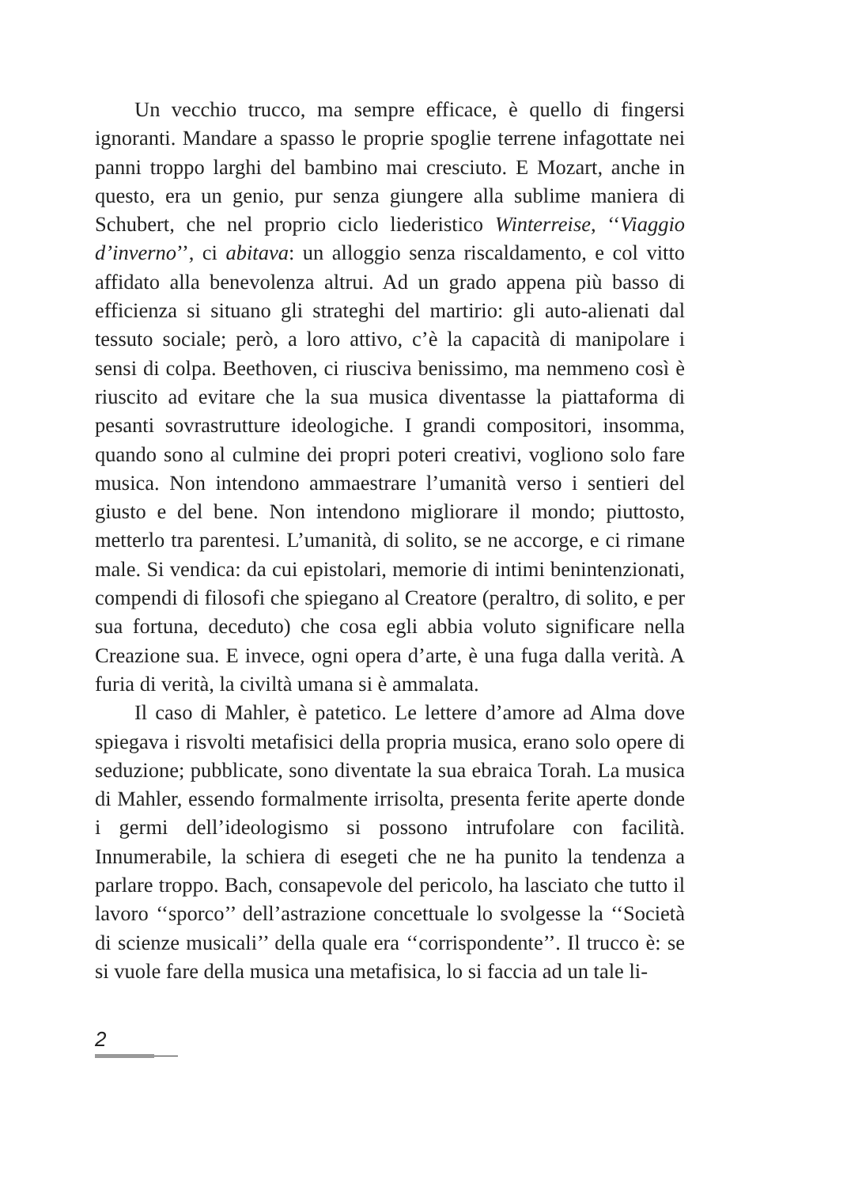Un vecchio trucco, ma sempre efficace, è quello di fingersi ignoranti. Mandare a spasso le proprie spoglie terrene infagottate nei panni troppo larghi del bambino mai cresciuto. E Mozart, anche in questo, era un genio, pur senza giungere alla sublime maniera di Schubert, che nel proprio ciclo liederistico Winterreise, ‘‘Viaggio d’inverno’’, ci abitava: un alloggio senza riscaldamento, e col vitto affidato alla benevolenza altrui. Ad un grado appena più basso di efficienza si situano gli strateghi del martirio: gli auto-alienati dal tessuto sociale; però, a loro attivo, c’è la capacità di manipolare i sensi di colpa. Beethoven, ci riusciva benissimo, ma nemmeno così è riuscito ad evitare che la sua musica diventasse la piattaforma di pesanti sovrastrutture ideologiche. I grandi compositori, insomma, quando sono al culmine dei propri poteri creativi, vogliono solo fare musica. Non intendono ammaestrare l’umanità verso i sentieri del giusto e del bene. Non intendono migliorare il mondo; piuttosto, metterlo tra parentesi. L’umanità, di solito, se ne accorge, e ci rimane male. Si vendica: da cui epistolari, memorie di intimi benintenzionati, compendi di filosofi che spiegano al Creatore (peraltro, di solito, e per sua fortuna, deceduto) che cosa egli abbia voluto significare nella Creazione sua. E invece, ogni opera d’arte, è una fuga dalla verità. A furia di verità, la civiltà umana si è ammalata.
Il caso di Mahler, è patetico. Le lettere d’amore ad Alma dove spiegava i risvolti metafisici della propria musica, erano solo opere di seduzione; pubblicate, sono diventate la sua ebraica Torah. La musica di Mahler, essendo formalmente irrisolta, presenta ferite aperte donde i germi dell’ideologismo si possono intrufolare con facilità. Innumerabile, la schiera di esegeti che ne ha punito la tendenza a parlare troppo. Bach, consapevole del pericolo, ha lasciato che tutto il lavoro ‘‘sporco’’ dell’astrazione concettuale lo svolgesse la ‘‘Società di scienze musicali’’ della quale era ‘‘corrispondente’’. Il trucco è: se si vuole fare della musica una metafisica, lo si faccia ad un tale li-
2